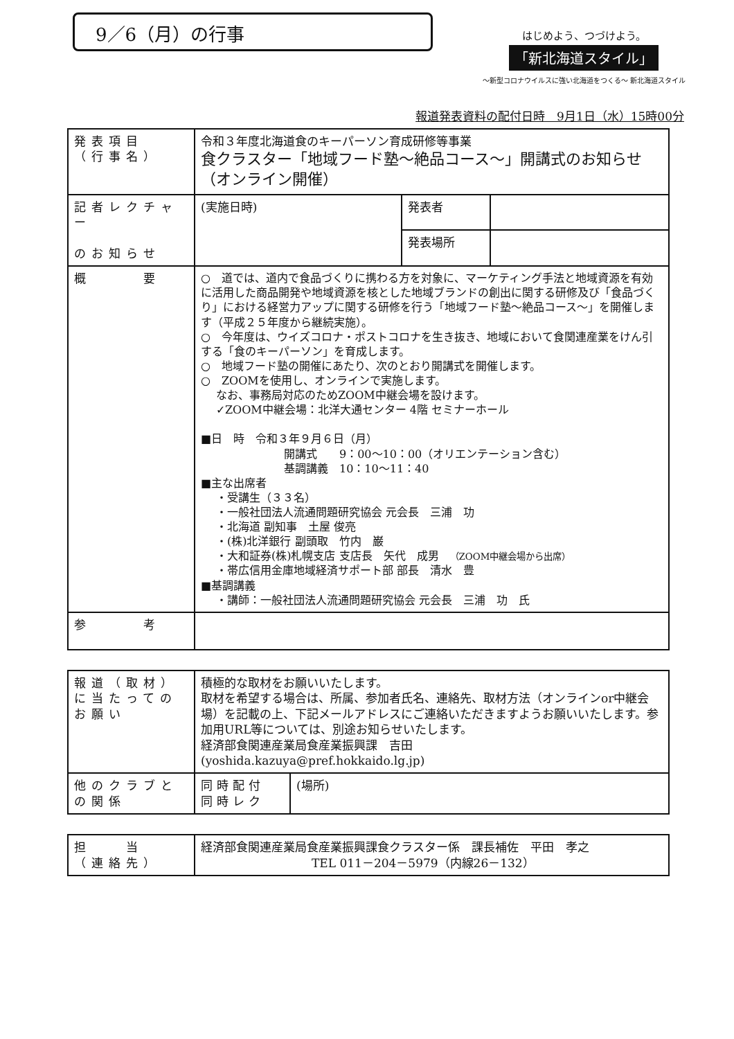9／6（月）の行事
はじめよう、つづけよう。
「新北海道スタイル」
～新型コロナウイルスに強い北海道をつくる～ 新北海道スタイル
報道発表資料の配付日時　9月1日（水）15時00分
| 発表項目 （行事名） | 令和３年度北海道食のキーパーソン育成研修等事業 食クラスター「地域フード塾～絶品コース～」開講式のお知らせ（オンライン開催） | | |
| 記者レクチャー のお知らせ | (実施日時) | 発表者 | |
| | | 発表場所 | |
| 概 要 | ○ 道では、道内で食品づくりに携わる方を対象に、マーケティング手法と地域資源を有効に活用した商品開発や地域資源を核とした地域ブランドの創出に関する研修及び「食品づくり」における経営力アップに関する研修を行う「地域フード塾～絶品コース～」を開催します（平成２５年度から継続実施）。 ○ 今年度は、ウイズコロナ・ポストコロナを生き抜き、地域において食関連産業をけん引する「食のキーパーソン」を育成します。 ○ 地域フード塾の開催にあたり、次のとおり開講式を開催します。 ○ ZOOMを使用し、オンラインで実施します。 なお、事務局対応のためZOOM中継会場を設けます。 ✓ZOOM中継会場：北洋大通センター 4階 セミナーホール ■日 時 令和３年９月６日（月） 開講式 9：00～10：00（オリエンテーション含む） 基調講義 10：10～11：40 ■主な出席者 ・受講生（３３名） ・一般社団法人流通問題研究協会 元会長 三浦 功 ・北海道 副知事 土屋 俊亮 ・(株)北洋銀行 副頭取 竹内 巌 ・大和証券(株)札幌支店 支店長 矢代 成男 （ZOOM中継会場から出席） ・帯広信用金庫地域経済サポート部 部長 清水 豊 ■基調講義 ・講師：一般社団法人流通問題研究協会 元会長 三浦 功 氏 | | |
| 参 考 | | | |
| 報道（取材）に当たってのお願い | 積極的な取材をお願いいたします。 取材を希望する場合は、所属、参加者氏名、連絡先、取材方法（オンラインor中継会場）を記載の上、下記メールアドレスにご連絡いただきますようお願いいたします。参加用URL等については、別途お知らせいたします。 経済部食関連産業局食産業振興課 吉田 (yoshida.kazuya@pref.hokkaido.lg.jp) | |
| 他のクラブとの関係 | 同時配付 同時レク | (場所) |
| 担 当 （連絡先） | 経済部食関連産業局食産業振興課食クラスター係 課長補佐 平田 孝之 TEL 011－204－5979（内線26－132） |